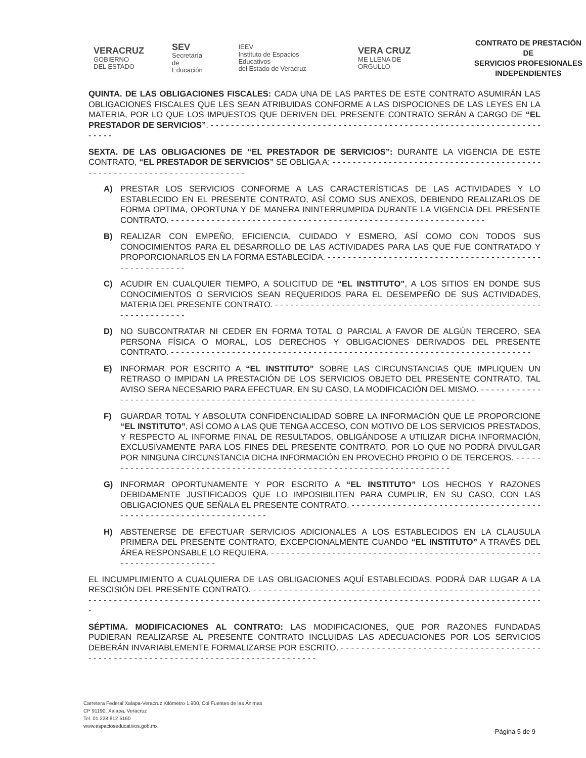VERACRUZ
GOBIERNO
DEL ESTADO
SEV
Secretaría
de Educación
IEEV
Instituto de Espacios Educativos
del Estado de Veracruz
VERA CRUZ
ME LLENA DE ORGULLO
CONTRATO DE PRESTACIÓN DE
SERVICIOS PROFESIONALES
INDEPENDIENTES
QUINTA. DE LAS OBLIGACIONES FISCALES: CADA UNA DE LAS PARTES DE ESTE CONTRATO ASUMIRÁN LAS OBLIGACIONES FISCALES QUE LES SEAN ATRIBUIDAS CONFORME A LAS DISPOCIONES DE LAS LEYES EN LA MATERIA, POR LO QUE LOS IMPUESTOS QUE DERIVEN DEL PRESENTE CONTRATO SERÁN A CARGO DE “EL PRESTADOR DE SERVICIOS”. - - - - - - - - - - - - - - - - - - - - - - - - - - - - - - - - - - - - - - - - - - - - - - - - - - - - - - - - - - - - - - - - - - - - - -
SEXTA. DE LAS OBLIGACIONES DE “EL PRESTADOR DE SERVICIOS”: DURANTE LA VIGENCIA DE ESTE CONTRATO, “EL PRESTADOR DE SERVICIOS” SE OBLIGA A: - - - - - - - - - - - - - - - - - - - - - - - - - - - - - - - - - - - - - - - - - - - - - - - - - - - - - - - - - - - - - - - - - - - - - - - -
A) PRESTAR LOS SERVICIOS CONFORME A LAS CARACTERÍSTICAS DE LAS ACTIVIDADES Y LO ESTABLECIDO EN EL PRESENTE CONTRATO, ASÍ COMO SUS ANEXOS, DEBIENDO REALIZARLOS DE FORMA OPTIMA, OPORTUNA Y DE MANERA ININTERRUMPIDA DURANTE LA VIGENCIA DEL PRESENTE CONTRATO. - - - - - - - - - - - - - - - - - - - - - - - - - - - - - - - - - - - - - - - - - - - - - - - - - - - - - - - - - - - - - -
B) REALIZAR CON EMPEÑO, EFICIENCIA, CUIDADO Y ESMERO, ASÍ COMO CON TODOS SUS CONOCIMIENTOS PARA EL DESARROLLO DE LAS ACTIVIDADES PARA LAS QUE FUE CONTRATADO Y PROPORCIONARLOS EN LA FORMA ESTABLECIDA. - - - - - - - - - - - - - - - - - - - - - - - - - - - - - - - - - - - - - - - - - - - - - - - - - - - - - - -
C) ACUDIR EN CUALQUIER TIEMPO, A SOLICITUD DE “EL INSTITUTO”, A LOS SITIOS EN DONDE SUS CONOCIMIENTOS O SERVICIOS SEAN REQUERIDOS PARA EL DESEMPEÑO DE SUS ACTIVIDADES, MATERIA DEL PRESENTE CONTRATO. - - - - - - - - - - - - - - - - - - - - - - - - - - - - - - - - - - - - - - - - - - - - - - - - - - - - - - - - - - - - - - - - -
D) NO SUBCONTRATAR NI CEDER EN FORMA TOTAL O PARCIAL A FAVOR DE ALGÚN TERCERO, SEA PERSONA FÍSICA O MORAL, LOS DERECHOS Y OBLIGACIONES DERIVADOS DEL PRESENTE CONTRATO. - - - - - - - - - - - - - - - - - - - - - - - - - - - - - - - - - - - - - - - - - - - - - - - - - - - - - - - - - - - - - - - - - - - - - - -
E) INFORMAR POR ESCRITO A “EL INSTITUTO” SOBRE LAS CIRCUNSTANCIAS QUE IMPLIQUEN UN RETRASO O IMPIDAN LA PRESTACIÓN DE LOS SERVICIOS OBJETO DEL PRESENTE CONTRATO, TAL AVISO SERA NECESARIO PARA EFECTUAR, EN SU CASO, LA MODIFICACIÓN DEL MISMO. - - - - - - - - - - - - - - - - - - - - - - - - - - - - - - - - - - - - - - - - - - - - - - - - - - - - - - - - - - - - - - - - - - - - - - - - - - - - - - - - - -
F) GUARDAR TOTAL Y ABSOLUTA CONFIDENCIALIDAD SOBRE LA INFORMACIÓN QUE LE PROPORCIONE “EL INSTITUTO”, ASÍ COMO A LAS QUE TENGA ACCESO, CON MOTIVO DE LOS SERVICIOS PRESTADOS, Y RESPECTO AL INFORME FINAL DE RESULTADOS, OBLIGÁNDOSE A UTILIZAR DICHA INFORMACIÓN, EXCLUSIVAMENTE PARA LOS FINES DEL PRESENTE CONTRATO, POR LO QUE NO PODRÁ DIVULGAR POR NINGUNA CIRCUNSTANCIA DICHA INFORMACIÓN EN PROVECHO PROPIO O DE TERCEROS. - - - - - - - - - - - - - - - - - - - - - - - - - - - - - - - - - - - - - - - - - - - - - - - - - - - - - - - - - - - - - - - - - - - - - -
G) INFORMAR OPORTUNAMENTE Y POR ESCRITO A “EL INSTITUTO” LOS HECHOS Y RAZONES DEBIDAMENTE JUSTIFICADOS QUE LO IMPOSIBILITEN PARA CUMPLIR, EN SU CASO, CON LAS OBLIGACIONES QUE SEÑALA EL PRESENTE CONTRATO. - - - - - - - - - - - - - - - - - - - - - - - - - - - - - - - - - - - - - - - - - - - - - - - - - - - - - - - - - - - - - - - - - -
H) ABSTENERSE DE EFECTUAR SERVICIOS ADICIONALES A LOS ESTABLECIDOS EN LA CLAUSULA PRIMERA DEL PRESENTE CONTRATO, EXCEPCIONALMENTE CUANDO “EL INSTITUTO” A TRAVÉS DEL ÁREA RESPONSABLE LO REQUIERA. - - - - - - - - - - - - - - - - - - - - - - - - - - - - - - - - - - - - - - - - - - - - - - - - - - - - - - - - - - - - - - - - - - - - - - - -
EL INCUMPLIMIENTO A CUALQUIERA DE LAS OBLIGACIONES AQUÍ ESTABLECIDAS, PODRÁ DAR LUGAR A LA RESCISIÓN DEL PRESENTE CONTRATO. - - - - - - - - - - - - - - - - - - - - - - - - - - - - - - - - - - - - - - - - - - - - - - - - - - - - - - - - - - - - - - - - - - - - - - - - - - - - - - - - - - - - - - - - - - - - - - - - - - - - - - - - - - - - - - - - - - - - - - - - - - - - - - - - - - - - - - - - - - - - - - - - - -
SÉPTIMA. MODIFICACIONES AL CONTRATO: LAS MODIFICACIONES, QUE POR RAZONES FUNDADAS PUDIERAN REALIZARSE AL PRESENTE CONTRATO INCLUIDAS LAS ADECUACIONES POR LOS SERVICIOS DEBERÁN INVARIABLEMENTE FORMALIZARSE POR ESCRITO. - - - - - - - - - - - - - - - - - - - - - - - - - - - - - - - - - - - - - - - - - - - - - - - - - - - - - - - - - - - - - - - - - - - - - - - - - - - - - - - - - - - -
Carretera Federal Xalapa-Veracruz Kilómetro 1.900, Col Fuentes de las Ánimas
CP 91190, Xalapa, Veracruz
Tel. 01 228 812 5160
www.espacioseducativos.gob.mx
Página 5 de 9